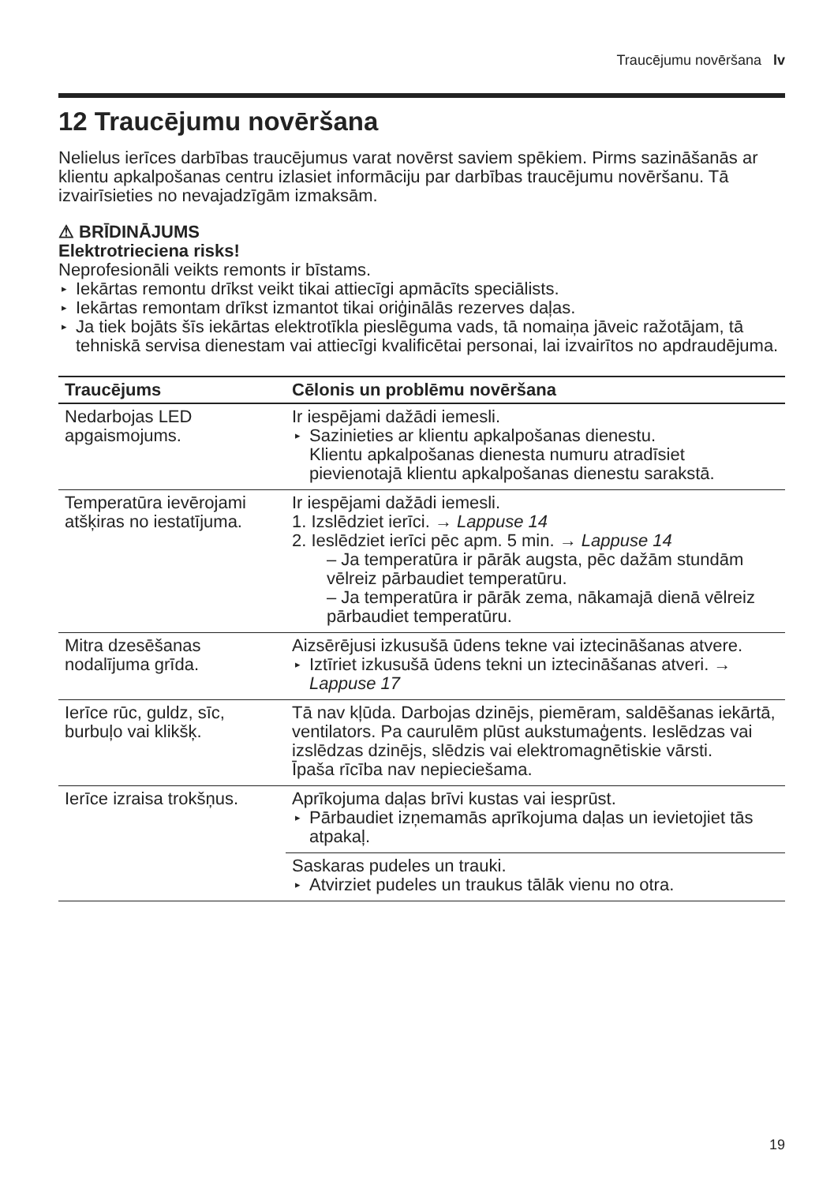Traucējumu novēršana lv
12 Traucējumu novēršana
Nelielus ierīces darbības traucējumus varat novērst saviem spēkiem. Pirms sazināšanās ar klientu apkalpošanas centru izlasiet informāciju par darbības traucējumu novēršanu. Tā izvairīsieties no nevajadzīgām izmaksām.
⚠ BRĪDINĀJUMS
Elektrotrieciena risks!
Neprofesionāli veikts remonts ir bīstams.
▸ Iekārtas remontu drīkst veikt tikai attiecīgi apmācīts speciālists.
▸ Iekārtas remontam drīkst izmantot tikai oriģinālās rezerves daļas.
▸ Ja tiek bojāts šīs iekārtas elektrotīkla pieslēguma vads, tā nomaiņa jāveic ražotājam, tā tehniskā servisa dienestam vai attiecīgi kvalificētai personai, lai izvairītos no apdraudējuma.
| Traucējums | Cēlonis un problēmu novēršana |
| --- | --- |
| Nedarbojas LED apgaismojums. | Ir iespējami dažādi iemesli. ▸ Sazinieties ar klientu apkalpošanas dienestu. Klientu apkalpošanas dienesta numuru atradīsiet pievienotajā klientu apkalpošanas dienestu sarakstā. |
| Temperatūra ievērojami atšķiras no iestatījuma. | Ir iespējami dažādi iemesli. 1. Izslēdziet ierīci. → Lappuse 14 2. Ieslēdziet ierīci pēc apm. 5 min. → Lappuse 14 – Ja temperatūra ir pārāk augsta, pēc dažām stundām vēlreiz pārbaudiet temperatūru. – Ja temperatūra ir pārāk zema, nākamajā dienā vēlreiz pārbaudiet temperatūru. |
| Mitra dzesēšanas nodalījuma grīda. | Aizsērējusi izkusušā ūdens tekne vai iztecināšanas atvere. ▸ Iztīriet izkusušā ūdens tekni un iztecināšanas atveri. → Lappuse 17 |
| Ierīce rūc, guldz, sīc, burbuļo vai klikšķ. | Tā nav kļūda. Darbojas dzinējs, piemēram, saldēšanas iekārtā, ventilators. Pa caurulēm plūst aukstumaģents. Ieslēdzas vai izslēdzas dzinējs, slēdzis vai elektromagnētiskie vārsti. Īpaša rīcība nav nepieciešama. |
| Ierīce izraisa trokšņus. | Aprīkojuma daļas brīvi kustas vai iesprūst. ▸ Pārbaudiet izņemamās aprīkojuma daļas un ievietojiet tās atpakaļ. |
| | Saskaras pudeles un trauki. ▸ Atvirziet pudeles un traukus tālāk vienu no otra. |
19